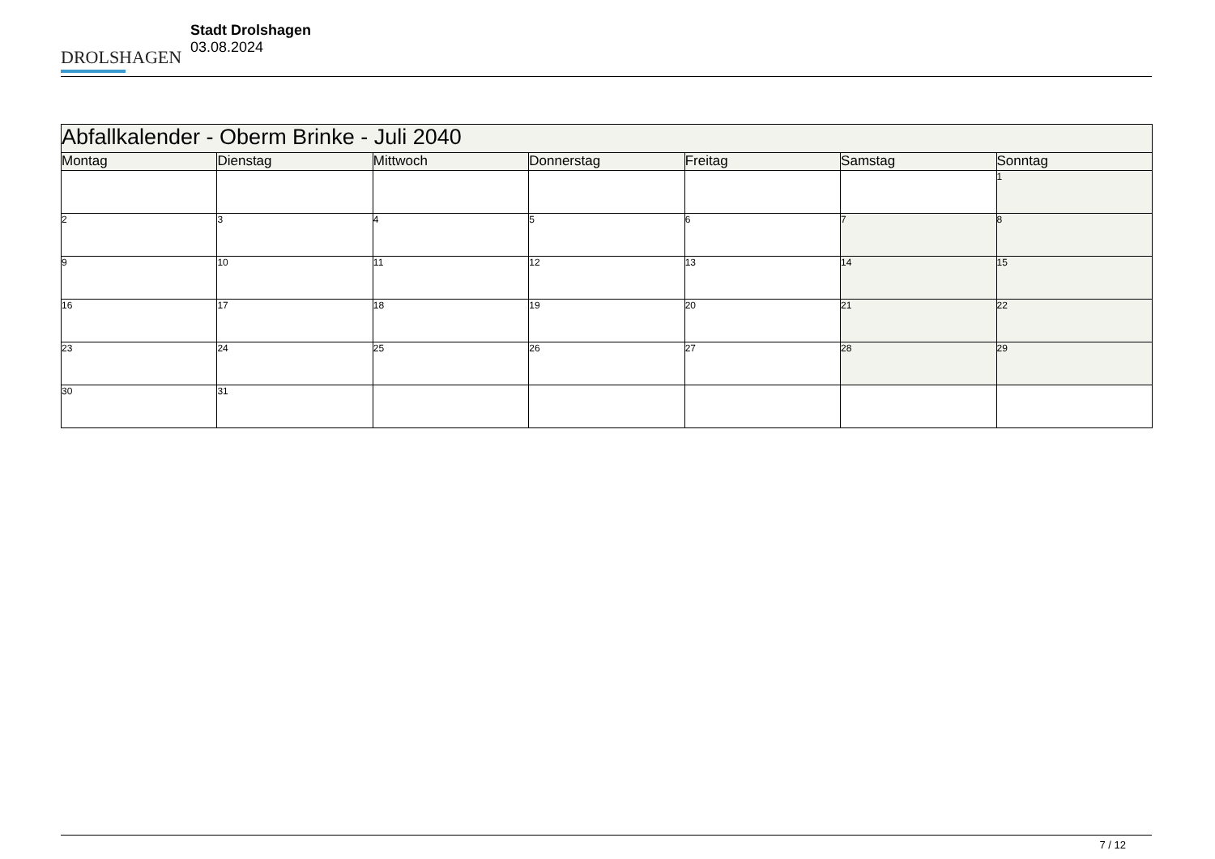DROLSHAGEN
Stadt Drolshagen
03.08.2024
| Abfallkalender - Oberm Brinke - Juli 2040 | | | | | | |
| Montag | Dienstag | Mittwoch | Donnerstag | Freitag | Samstag | Sonntag |
| | | | | | | 1 |
| 2 | 3 | 4 | 5 | 6 | 7 | 8 |
| 9 | 10 | 11 | 12 | 13 | 14 | 15 |
| 16 | 17 | 18 | 19 | 20 | 21 | 22 |
| 23 | 24 | 25 | 26 | 27 | 28 | 29 |
| 30 | 31 | | | | | |
7 / 12